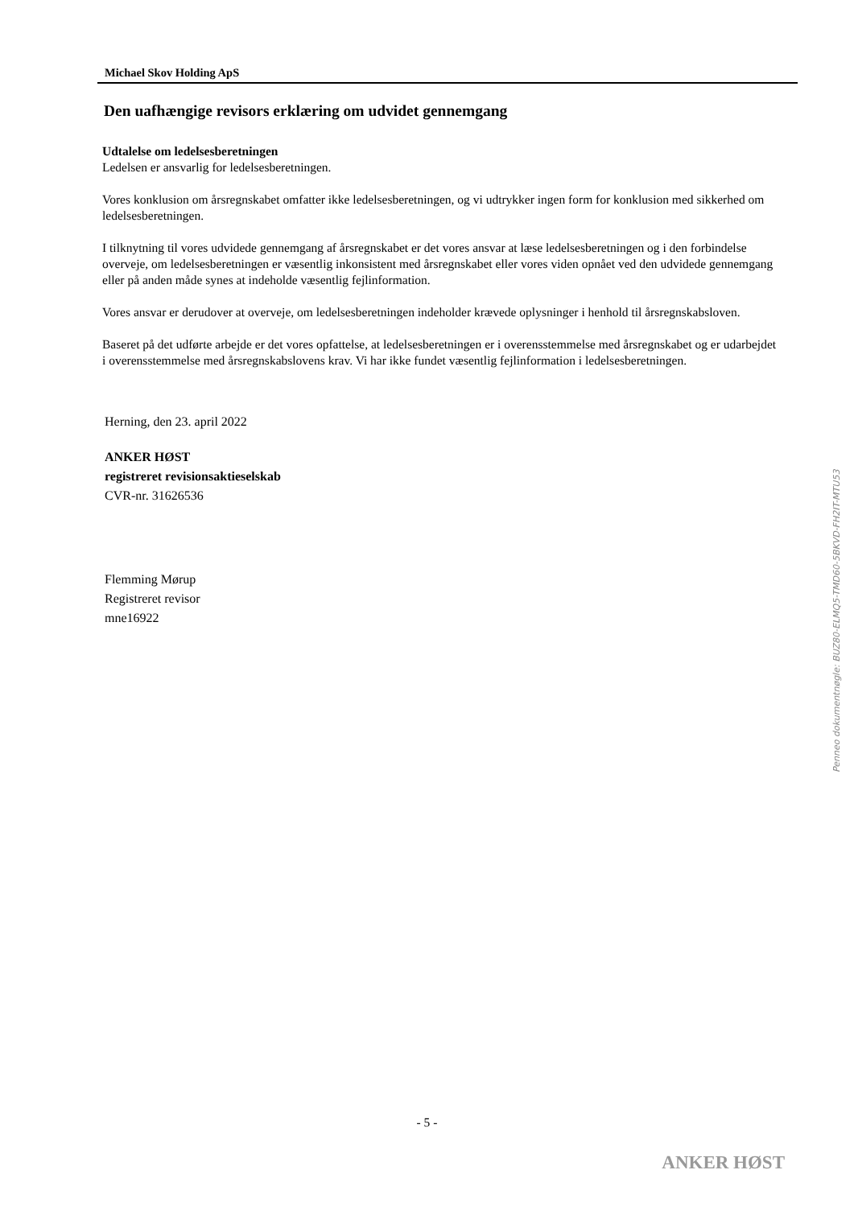Michael Skov Holding ApS
Den uafhængige revisors erklæring om udvidet gennemgang
Udtalelse om ledelsesberetningen
Ledelsen er ansvarlig for ledelsesberetningen.
Vores konklusion om årsregnskabet omfatter ikke ledelsesberetningen, og vi udtrykker ingen form for konklusion med sikkerhed om ledelsesberetningen.
I tilknytning til vores udvidede gennemgang af årsregnskabet er det vores ansvar at læse ledelsesberetningen og i den forbindelse overveje, om ledelsesberetningen er væsentlig inkonsistent med årsregnskabet eller vores viden opnået ved den udvidede gennemgang eller på anden måde synes at indeholde væsentlig fejlinformation.
Vores ansvar er derudover at overveje, om ledelsesberetningen indeholder krævede oplysninger i henhold til årsregnskabsloven.
Baseret på det udførte arbejde er det vores opfattelse, at ledelsesberetningen er i overensstemmelse med årsregnskabet og er udarbejdet i overensstemmelse med årsregnskabslovens krav. Vi har ikke fundet væsentlig fejlinformation i ledelsesberetningen.
Herning, den 23. april 2022
ANKER HØST
registreret revisionsaktieselskab
CVR-nr. 31626536
Flemming Mørup
Registreret revisor
mne16922
Penneo dokumentnøgle: BUZ80-ELMQ5-TMD60-5BKVD-FH2IT-MTU53
- 5 -
ANKER HØST